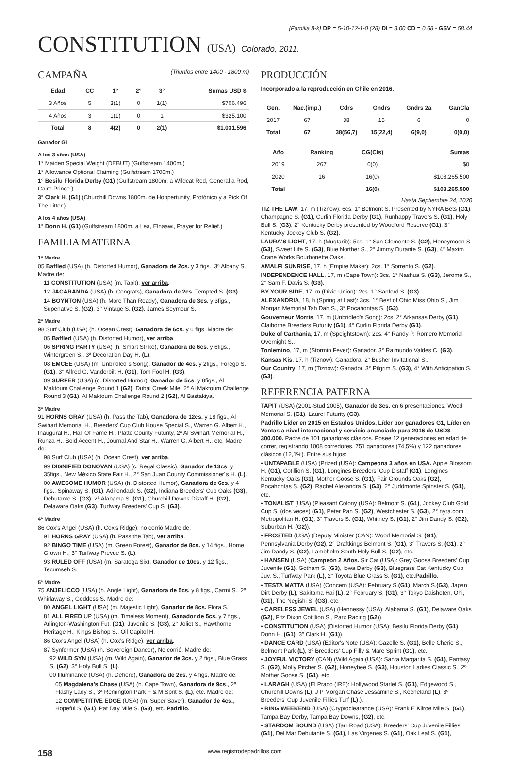{Familia 8-k} DP = 5-10-12-1-0 (28) DI = 3.00 CD = 0.68 - GSV = 58.44
CONSTITUTION (USA) Colorado, 2011.
CAMPAÑA (Triunfos entre 1400 - 1800 m)
| Edad | CC | 1° | 2° | 3° | Sumas USD $ |
| --- | --- | --- | --- | --- | --- |
| 3 Años | 5 | 3(1) | 0 | 1(1) | $706.496 |
| 4 Años | 3 | 1(1) | 0 | 1 | $325.100 |
| Total | 8 | 4(2) | 0 | 2(1) | $1.031.596 |
Ganador G1
A los 3 años (USA)
1° Maiden Special Weight (DEBUT) (Gulfstream 1400m.)
1° Allowance Optional Claiming (Gulfstream 1700m.)
1° Besilu Florida Derby (G1) (Gulfstream 1800m. a Wildcat Red, General a Rod, Cairo Prince.)
3° Clark H. (G1) (Churchill Downs 1800m. de Hoppertunity, Protónico y a Pick Of The Litter.)
A los 4 años (USA)
1° Donn H. (G1) (Gulfstream 1800m. a Lea, Elnaawi, Prayer for Relief.)
FAMILIA MATERNA
1ª Madre
05 Baffled (USA) (h. Distorted Humor), Ganadora de 2cs. y 3 figs., 3ª Albany S. Madre de:
11 CONSTITUTION (USA) (m. Tapit), ver arriba.
12 JACARANDA (USA) (h. Congrats), Ganadora de 2cs. Tempted S. (G3).
14 BOYNTON (USA) (h. More Than Ready), Ganadora de 3cs. y 3figs., Superlative S. (G2), 3° Vintage S. (G2), James Seymour S.
2ª Madre
98 Surf Club (USA) (h. Ocean Crest), Ganadora de 6cs. y 6 figs. Madre de:
05 Baffled (USA) (h. Distorted Humor), ver arriba.
06 SPRING PARTY (USA) (h. Smart Strike), Ganadora de 6cs. y 6figs., Wintergreen S., 3ª Decoration Day H. (L).
08 EMCEE (USA) (m. Unbridled´s Song), Ganador de 4cs. y 2figs., Forego S. (G1), 3° Alfred G. Vanderbilt H. (G1), Tom Fool H. (G3).
09 SURFER (USA) (c. Distorted Humor), Ganador de 5cs. y 8figs., Al Maktoum Challenge Round 1 (G2), Dubai Creek Mile, 2° Al Maktoum Challenge Round 3 (G1), Al Maktoum Challenge Round 2 (G2), Al Bastakiya.
3ª Madre
91 HORNS GRAY (USA) (h. Pass the Tab), Ganadora de 12cs. y 18 figs., Al Swihart Memorial H., Breeders' Cup Club House Special S., Warren G. Albert H., Inaugural H., Hall Of Fame H., Platte County Futurity, 2ª Al Swihart Memorial H., Runza H., Bold Accent H., Journal And Star H., Warren G. Albert H., etc. Madre de:
98 Surf Club (USA) (h. Ocean Crest), ver arriba.
99 DIGNIFIED DONOVAN (USA) (c. Regal Classic), Ganador de 13cs. y 35figs., New México State Fair H., 2° San Juan County Commissioner´s H. (L).
00 AWESOME HUMOR (USA) (h. Distorted Humor), Ganadora de 6cs. y 4 figs., Spinaway S. (G1), Adirondack S. (G2), Indiana Breeders' Cup Oaks (G3), Debutante S. (G3), 2ª Alabama S. (G1), Churchill Downs Distaff H. (G2), Delaware Oaks (G3), Turfway Breeders' Cup S. (G3).
4ª Madre
86 Cox's Angel (USA) (h. Cox's Ridge), no corrió Madre de:
91 HORNS GRAY (USA) (h. Pass the Tab), ver arriba.
92 BINGO TIME (USA) (m. Green Forest), Ganador de 8cs. y 14 figs., Home Grown H., 3° Turfway Prevue S. (L).
93 RULED OFF (USA) (m. Saratoga Six), Ganador de 10cs. y 12 figs., Tecumseh S.
5ª Madre
75 ANJELICCO (USA) (h. Angle Light), Ganadora de 5cs. y 8 figs., Carmi S., 2ª Whirlaway S., Goddess S. Madre de:
80 ANGEL LIGHT (USA) (m. Majestic Light), Ganador de 8cs. Flora S.
81 ALL FIRED UP (USA) (m. Timeless Moment), Ganador de 5cs. y 7 figs., Arlington-Washington Fut. (G1), Juvenile S. (G3), 2° Joliet S., Hawthorne Heritage H., Kings Bishop S., Oil Capitol H.
86 Cox's Angel (USA) (h. Cox's Ridge), ver arriba.
87 Synformer (USA) (h. Sovereign Dancer), No corrió. Madre de:
92 WILD SYN (USA) (m. Wild Again), Ganador de 3cs. y 2 figs., Blue Grass S. (G2), 3° Holy Bull S. (L).
00 Illuminance (USA) (h. Dehere), Ganadora de 2cs. y 4 figs. Madre de:
05 Magdalena's Chase (USA) (h. Cape Town), Ganadora de 9cs., 2ª Flashy Lady S., 3ª Remington Park F & M Sprit S. (L), etc. Madre de:
12 COMPETITIVE EDGE (USA) (m. Super Saver), Ganador de 4cs., Hopeful S. (G1), Pat Day Mile S. (G3), etc. Padrillo.
PRODUCCIÓN
Incorporado a la reproducción en Chile en 2016.
| Gen. | Nac.(imp.) | Cdrs | Gndrs | Gndrs 2a | GanCla |
| --- | --- | --- | --- | --- | --- |
| 2017 | 67 | 38 | 15 | 6 | 0 |
| Total | 67 | 38(56,7) | 15(22,4) | 6(9,0) | 0(0,0) |
| Año | Ranking | CG(Cls) | Sumas |
| --- | --- | --- | --- |
| 2019 | 267 | 0(0) | $0 |
| 2020 | 16 | 16(0) | $108.265.500 |
| Total | | 16(0) | $108.265.500 |
Hasta Septiembre 24, 2020
TIZ THE LAW, 17, m (Tiznow): 6cs. 1° Belmont S. Presented by NYRA Bets (G1), Champagne S. (G1), Curlin Florida Derby (G1), Runhappy Travers S. (G1), Holy Bull S. (G3), 2° Kentucky Derby presented by Woodford Reserve (G1), 3° Kentucky Jockey Club S. (G2).
LAURA'S LIGHT, 17, h (Muqtarib): 5cs. 1° San Clemente S. (G2), Honeymoon S. (G3), Sweet Life S. (G3), Blue Norther S., 2° Jimmy Durante S. (G3), 4° Maxim Crane Works Bourbonette Oaks.
AMALFI SUNRISE, 17, h (Empire Maker): 2cs. 1° Sorrento S. (G2).
INDEPENDENCE HALL, 17, m (Cape Town): 3cs. 1° Nashua S. (G3), Jerome S., 2° Sam F. Davis S. (G3).
BY YOUR SIDE, 17, m (Dixie Union): 2cs. 1° Sanford S. (G3).
ALEXANDRIA, 18, h (Spring at Last): 3cs. 1° Best of Ohio Miss Ohio S., Jim Morgan Memorial Tah Dah S., 3° Pocahontas S. (G3).
Gouverneur Morris, 17, m (Unbridled's Song): 2cs. 2° Arkansas Derby (G1), Claiborne Breeders Futurity (G1), 4° Curlin Florida Derby (G1).
Duke of Carthania, 17, m (Speightstown): 2cs. 4° Randy P. Romero Memorial Overnight S..
Tonlemino, 17, m (Stormin Fever): Ganador. 3° Raimundo Valdes C. (G3).
Kansas Kis, 17, h (Tiznow): Ganadora. 2° Busher Invitational S..
Our Country, 17, m (Tiznow): Ganador. 3° Pilgrim S. (G3), 4° With Anticipation S. (G3).
REFERENCIA PATERNA
TAPIT (USA) (2001-Stud 2005), Ganador de 3cs. en 6 presentaciones. Wood Memorial S. (G1), Laurel Futurity (G3).
Padrillo Líder en 2015 en Estados Unidos, Líder por ganadores G1, Líder en Ventas a nivel internacional y servicio anunciado para 2016 de USD$ 300.000. Padre de 101 ganadores clásicos. Posee 12 generaciones en edad de correr, registrando 1008 corredores, 751 ganadores (74,5%) y 122 ganadores clásicos (12,1%). Entre sus hijos:
• UNTAPABLE (USA) (Prized (USA): Campeona 3 años en USA. Apple Blossom H. (G1), Cotillion S. (G1), Longines Breeders' Cup Distaff (G1), Longines Kentucky Oaks (G1), Mother Goose S. (G1), Fair Grounds Oaks (G2), Pocahontas S. (G2), Rachel Alexandra S. (G3), 2° Juddmonte Spinster S. (G1), etc.
• TONALIST (USA) (Pleasant Colony (USA): Belmont S. (G1), Jockey Club Gold Cup S. (dos veces) (G1), Peter Pan S. (G2), Westchester S. (G3), 2° nyra.com Metropolitan H. (G1), 3° Travers S. (G1), Whitney S. (G1), 2° Jim Dandy S. (G2), Suburban H. (G2)).
• FROSTED (USA) (Deputy Minister (CAN): Wood Memorial S. (G1), Pennsylvania Derby (G2), 2° Draftkings Belmont S. (G1), 3° Travers S. (G1), 2° Jim Dandy S. (G2), Lambholm South Holy Bull S. (G2), etc.
• HANSEN (USA) (Campeón 2 Años. Sir Cat (USA): Grey Goose Breeders' Cup Juvenile (G1), Gotham S. (G3), Iowa Derby (G3), Bluegrass Cat Kentucky Cup Juv. S., Turfway Park (L), 2° Toyota Blue Grass S. (G1), etc.Padrillo.
• TESTA MATTA (USA) (Concern (USA): February S.(G1), March S.(G3), Japan Dirt Derby (L), Sakitama Hai (L), 2° February S. (G1), 3° Tokyo Daishoten, Ohi, (G1), The Negishi S. (G3), etc.
• CARELESS JEWEL (USA) (Hennessy (USA): Alabama S. (G1), Delaware Oaks (G2), Fitz Dixon Cotillion S., Parx Racing (G2)).
• CONSTITUTION (USA) (Distorted Humor (USA): Besilu Florida Derby (G1), Donn H. (G1), 3º Clark H. (G1)).
• DANCE CARD (USA) (Editor's Note (USA): Gazelle S. (G1), Belle Cherie S., Belmont Park (L), 3º Breeders' Cup Filly & Mare Sprint (G1), etc.
• JOYFUL VICTORY (CAN) (Wild Again (USA): Santa Margarita S. (G1), Fantasy S. (G2), Molly Pitcher S. (G2), Honeybee S. (G3), Houston Ladies Classic S., 2º Mother Goose S. (G1), etc
• LARAGH (USA) (El Prado (IRE): Hollywood Starlet S. (G1), Edgewood S., Churchill Downs (L), J P Morgan Chase Jessamine S., Keeneland (L), 3º Breeders' Cup Juvenile Fillies Turf (L).).
• RING WEEKEND (USA) (Cryptoclearance (USA): Frank E Kilroe Mile S. (G1), Tampa Bay Derby, Tampa Bay Downs, (G2), etc.
• STARDOM BOUND (USA) (Tarr Road (USA): Breeders' Cup Juvenile Fillies (G1), Del Mar Debutante S. (G1), Las Virgenes S. (G1), Oak Leaf S. (G1),
158 www.registrodepadrillos.com